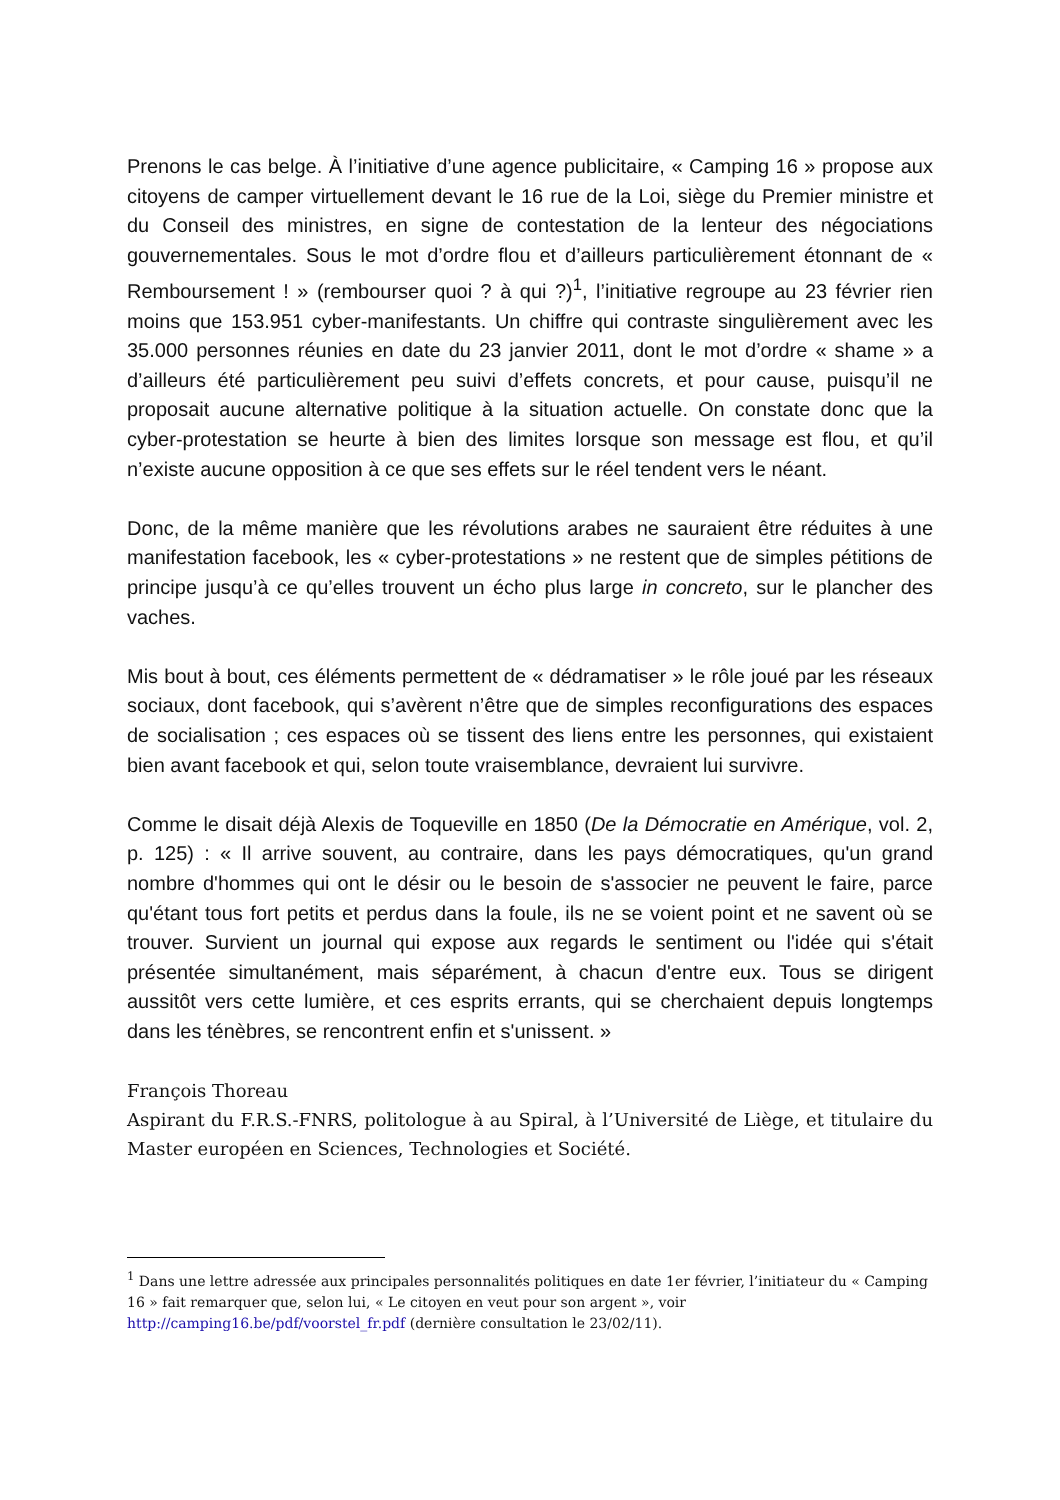Prenons le cas belge. À l’initiative d’une agence publicitaire, « Camping 16 » propose aux citoyens de camper virtuellement devant le 16 rue de la Loi, siège du Premier ministre et du Conseil des ministres, en signe de contestation de la lenteur des négociations gouvernementales. Sous le mot d’ordre flou et d’ailleurs particulièrement étonnant de « Remboursement ! » (rembourser quoi ? à qui ?)<sup>1</sup>, l’initiative regroupe au 23 février rien moins que 153.951 cyber-manifestants. Un chiffre qui contraste singulièrement avec les 35.000 personnes réunies en date du 23 janvier 2011, dont le mot d’ordre « shame » a d’ailleurs été particulièrement peu suivi d’effets concrets, et pour cause, puisqu’il ne proposait aucune alternative politique à la situation actuelle. On constate donc que la cyber-protestation se heurte à bien des limites lorsque son message est flou, et qu’il n’existe aucune opposition à ce que ses effets sur le réel tendent vers le néant.
Donc, de la même manière que les révolutions arabes ne sauraient être réduites à une manifestation facebook, les « cyber-protestations » ne restent que de simples pétitions de principe jusqu’à ce qu’elles trouvent un écho plus large in concreto, sur le plancher des vaches.
Mis bout à bout, ces éléments permettent de « dédramatiser » le rôle joué par les réseaux sociaux, dont facebook, qui s’avèrent n’être que de simples reconfigurations des espaces de socialisation ; ces espaces où se tissent des liens entre les personnes, qui existaient bien avant facebook et qui, selon toute vraisemblance, devraient lui survivre.
Comme le disait déjà Alexis de Toqueville en 1850 (De la Démocratie en Amérique, vol. 2, p. 125) : « Il arrive souvent, au contraire, dans les pays démocratiques, qu'un grand nombre d'hommes qui ont le désir ou le besoin de s'associer ne peuvent le faire, parce qu'étant tous fort petits et perdus dans la foule, ils ne se voient point et ne savent où se trouver. Survient un journal qui expose aux regards le sentiment ou l'idée qui s'était présentée simultanément, mais séparément, à chacun d'entre eux. Tous se dirigent aussitôt vers cette lumière, et ces esprits errants, qui se cherchaient depuis longtemps dans les ténèbres, se rencontrent enfin et s'unissent. »
François Thoreau
Aspirant du F.R.S.-FNRS, politologue à au Spiral, à l’Université de Liège, et titulaire du Master européen en Sciences, Technologies et Société.
<sup>1</sup> Dans une lettre adressée aux principales personnalités politiques en date 1er février, l’initiateur du « Camping 16 » fait remarquer que, selon lui, « Le citoyen en veut pour son argent », voir http://camping16.be/pdf/voorstel_fr.pdf (dernière consultation le 23/02/11).